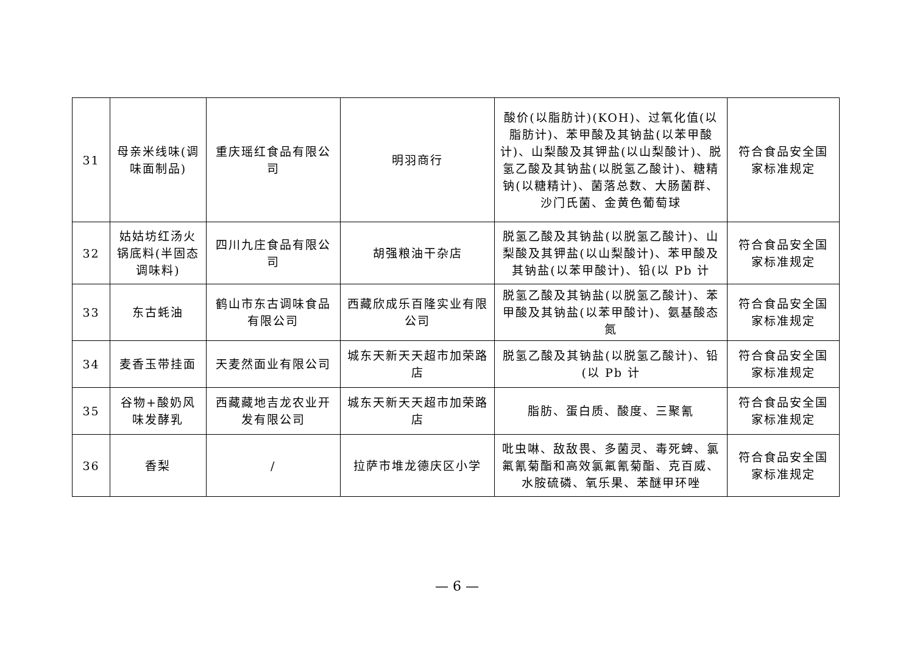| 31 | 母亲米线味(调味面制品) | 重庆瑶红食品有限公司 | 明羽商行 | 酸价(以脂肪计)(KOH)、过氧化值(以脂肪计)、苯甲酸及其钠盐(以苯甲酸计)、山梨酸及其钾盐(以山梨酸计)、脱氢乙酸及其钠盐(以脱氢乙酸计)、糖精钠(以糖精计)、菌落总数、大肠菌群、沙门氏菌、金黄色葡萄球 | 符合食品安全国家标准规定 |
| 32 | 姑姑坊红汤火锅底料(半固态调味料) | 四川九庄食品有限公司 | 胡强粮油干杂店 | 脱氢乙酸及其钠盐(以脱氢乙酸计)、山梨酸及其钾盐(以山梨酸计)、苯甲酸及其钠盐(以苯甲酸计)、铅(以 Pb 计 | 符合食品安全国家标准规定 |
| 33 | 东古蚝油 | 鹤山市东古调味食品有限公司 | 西藏欣成乐百隆实业有限公司 | 脱氢乙酸及其钠盐(以脱氢乙酸计)、苯甲酸及其钠盐(以苯甲酸计)、氨基酸态氮 | 符合食品安全国家标准规定 |
| 34 | 麦香玉带挂面 | 天麦然面业有限公司 | 城东天新天天超市加荣路店 | 脱氢乙酸及其钠盐(以脱氢乙酸计)、铅(以 Pb 计 | 符合食品安全国家标准规定 |
| 35 | 谷物+酸奶风味发酵乳 | 西藏藏地吉龙农业开发有限公司 | 城东天新天天超市加荣路店 | 脂肪、蛋白质、酸度、三聚氰 | 符合食品安全国家标准规定 |
| 36 | 香梨 | / | 拉萨市堆龙德庆区小学 | 吡虫啉、敌敌畏、多菌灵、毒死蜱、氯氟氰菊酯和高效氯氟氰菊酯、克百威、水胺硫磷、氧乐果、苯醚甲环唑 | 符合食品安全国家标准规定 |
— 6 —